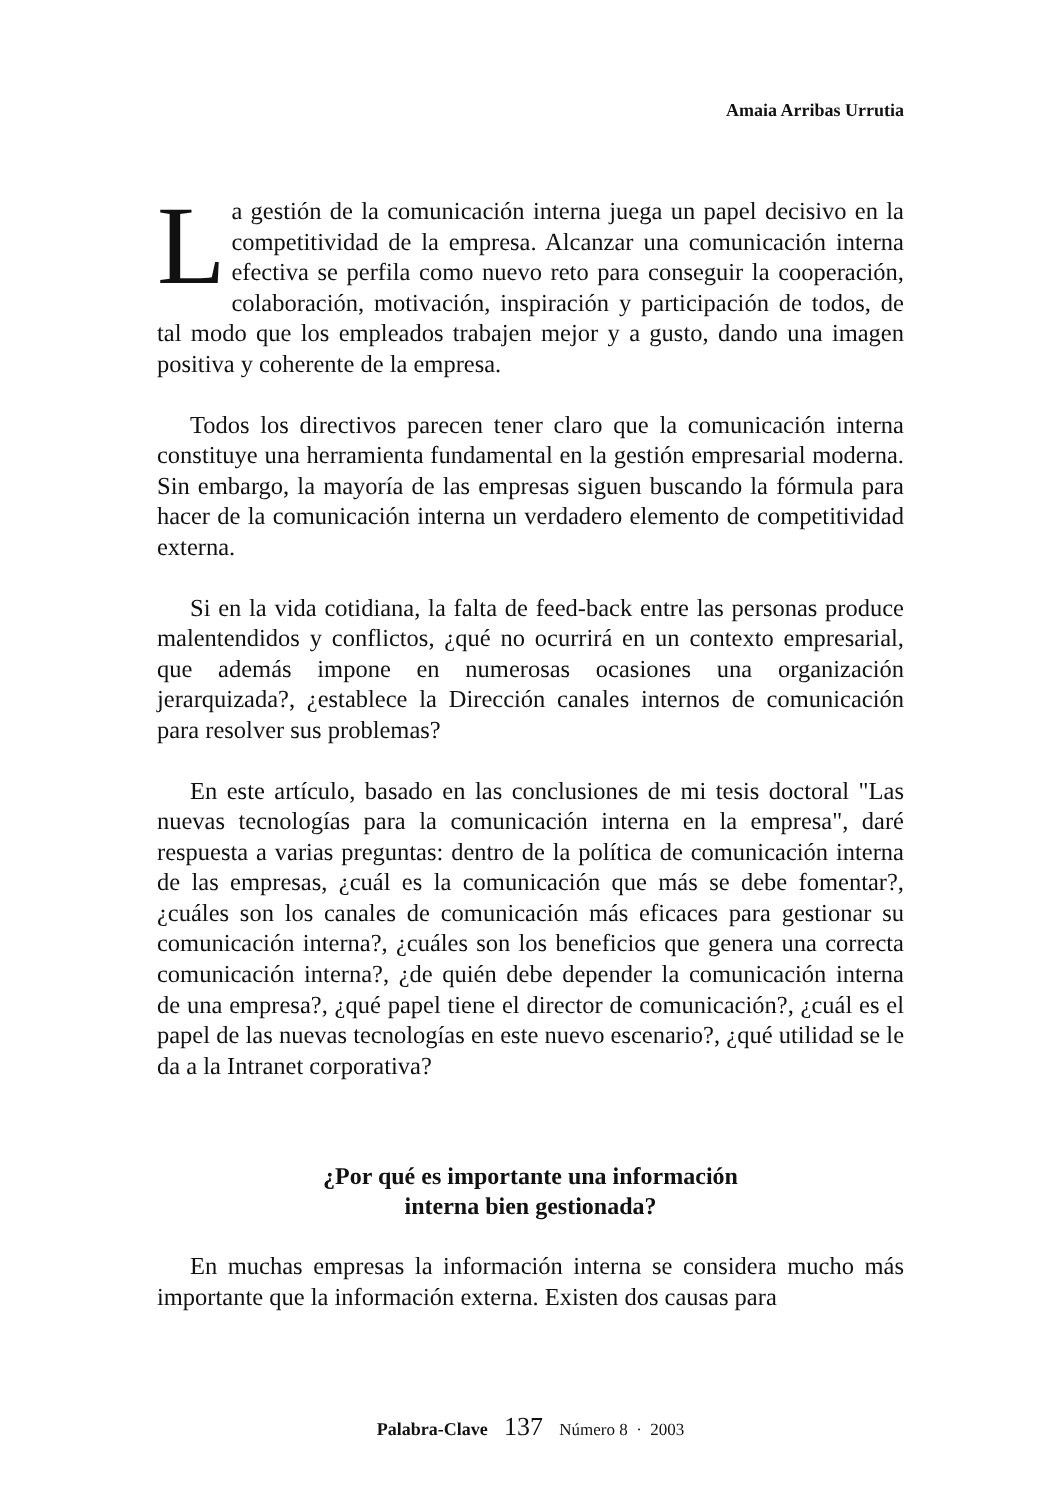Amaia Arribas Urrutia
La gestión de la comunicación interna juega un papel decisivo en la competitividad de la empresa. Alcanzar una comunicación interna efectiva se perfila como nuevo reto para conseguir la cooperación, colaboración, motivación, inspiración y participación de todos, de tal modo que los empleados trabajen mejor y a gusto, dando una imagen positiva y coherente de la empresa.
Todos los directivos parecen tener claro que la comunicación interna constituye una herramienta fundamental en la gestión empresarial moderna. Sin embargo, la mayoría de las empresas siguen buscando la fórmula para hacer de la comunicación interna un verdadero elemento de competitividad externa.
Si en la vida cotidiana, la falta de feed-back entre las personas produce malentendidos y conflictos, ¿qué no ocurrirá en un contexto empresarial, que además impone en numerosas ocasiones una organización jerarquizada?, ¿establece la Dirección canales internos de comunicación para resolver sus problemas?
En este artículo, basado en las conclusiones de mi tesis doctoral "Las nuevas tecnologías para la comunicación interna en la empresa", daré respuesta a varias preguntas: dentro de la política de comunicación interna de las empresas, ¿cuál es la comunicación que más se debe fomentar?, ¿cuáles son los canales de comunicación más eficaces para gestionar su comunicación interna?, ¿cuáles son los beneficios que genera una correcta comunicación interna?, ¿de quién debe depender la comunicación interna de una empresa?, ¿qué papel tiene el director de comunicación?, ¿cuál es el papel de las nuevas tecnologías en este nuevo escenario?, ¿qué utilidad se le da a la Intranet corporativa?
¿Por qué es importante una información
interna bien gestionada?
En muchas empresas la información interna se considera mucho más importante que la información externa. Existen dos causas para
Palabra-Clave 137 Número 8 · 2003